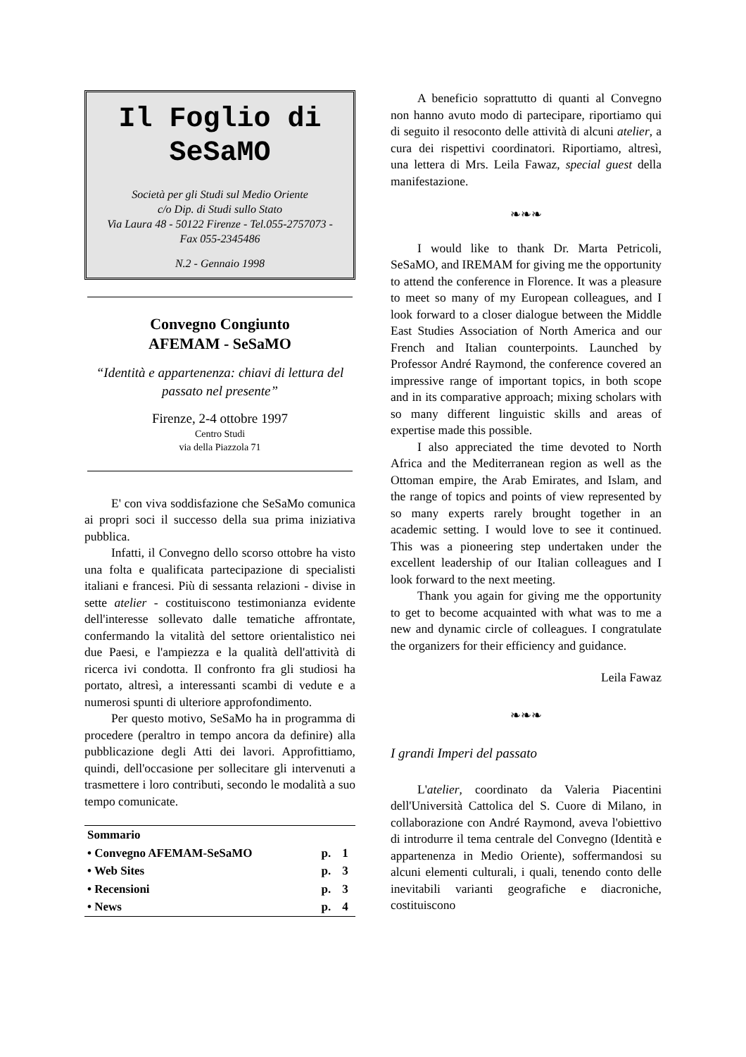Il Foglio di SeSaMO
Società per gli Studi sul Medio Oriente
c/o Dip. di Studi sullo Stato
Via Laura 48 - 50122 Firenze - Tel.055-2757073 -
Fax 055-2345486
N.2 - Gennaio 1998
Convegno Congiunto
AFEMAM - SeSaMO
“Identità e appartenenza: chiavi di lettura del passato nel presente”
Firenze, 2-4 ottobre 1997
Centro Studi
via della Piazzola 71
E' con viva soddisfazione che SeSaMo comunica ai propri soci il successo della sua prima iniziativa pubblica.
Infatti, il Convegno dello scorso ottobre ha visto una folta e qualificata partecipazione di specialisti italiani e francesi. Più di sessanta relazioni - divise in sette atelier - costituiscono testimonianza evidente dell'interesse sollevato dalle tematiche affrontate, confermando la vitalità del settore orientalistico nei due Paesi, e l'ampiezza e la qualità dell'attività di ricerca ivi condotta. Il confronto fra gli studiosi ha portato, altresì, a interessanti scambi di vedute e a numerosi spunti di ulteriore approfondimento.
Per questo motivo, SeSaMo ha in programma di procedere (peraltro in tempo ancora da definire) alla pubblicazione degli Atti dei lavori. Approfittiamo, quindi, dell'occasione per sollecitare gli intervenuti a trasmettere i loro contributi, secondo le modalità a suo tempo comunicate.
| Sommario | | |
| • Convegno AFEMAM-SeSaMO | p. | 1 |
| • Web Sites | p. | 3 |
| • Recensioni | p. | 3 |
| • News | p. | 4 |
A beneficio soprattutto di quanti al Convegno non hanno avuto modo di partecipare, riportiamo qui di seguito il resoconto delle attività di alcuni atelier, a cura dei rispettivi coordinatori. Riportiamo, altresì, una lettera di Mrs. Leila Fawaz, special guest della manifestazione.
❧❧❧
I would like to thank Dr. Marta Petricoli, SeSaMO, and IREMAM for giving me the opportunity to attend the conference in Florence. It was a pleasure to meet so many of my European colleagues, and I look forward to a closer dialogue between the Middle East Studies Association of North America and our French and Italian counterpoints. Launched by Professor André Raymond, the conference covered an impressive range of important topics, in both scope and in its comparative approach; mixing scholars with so many different linguistic skills and areas of expertise made this possible.
I also appreciated the time devoted to North Africa and the Mediterranean region as well as the Ottoman empire, the Arab Emirates, and Islam, and the range of topics and points of view represented by so many experts rarely brought together in an academic setting. I would love to see it continued. This was a pioneering step undertaken under the excellent leadership of our Italian colleagues and I look forward to the next meeting.
Thank you again for giving me the opportunity to get to become acquainted with what was to me a new and dynamic circle of colleagues. I congratulate the organizers for their efficiency and guidance.
Leila Fawaz
❧❧❧
I grandi Imperi del passato
L'atelier, coordinato da Valeria Piacentini dell'Università Cattolica del S. Cuore di Milano, in collaborazione con André Raymond, aveva l'obiettivo di introdurre il tema centrale del Convegno (Identità e appartenenza in Medio Oriente), soffermandosi su alcuni elementi culturali, i quali, tenendo conto delle inevitabili varianti geografiche e diacroniche, costituiscono